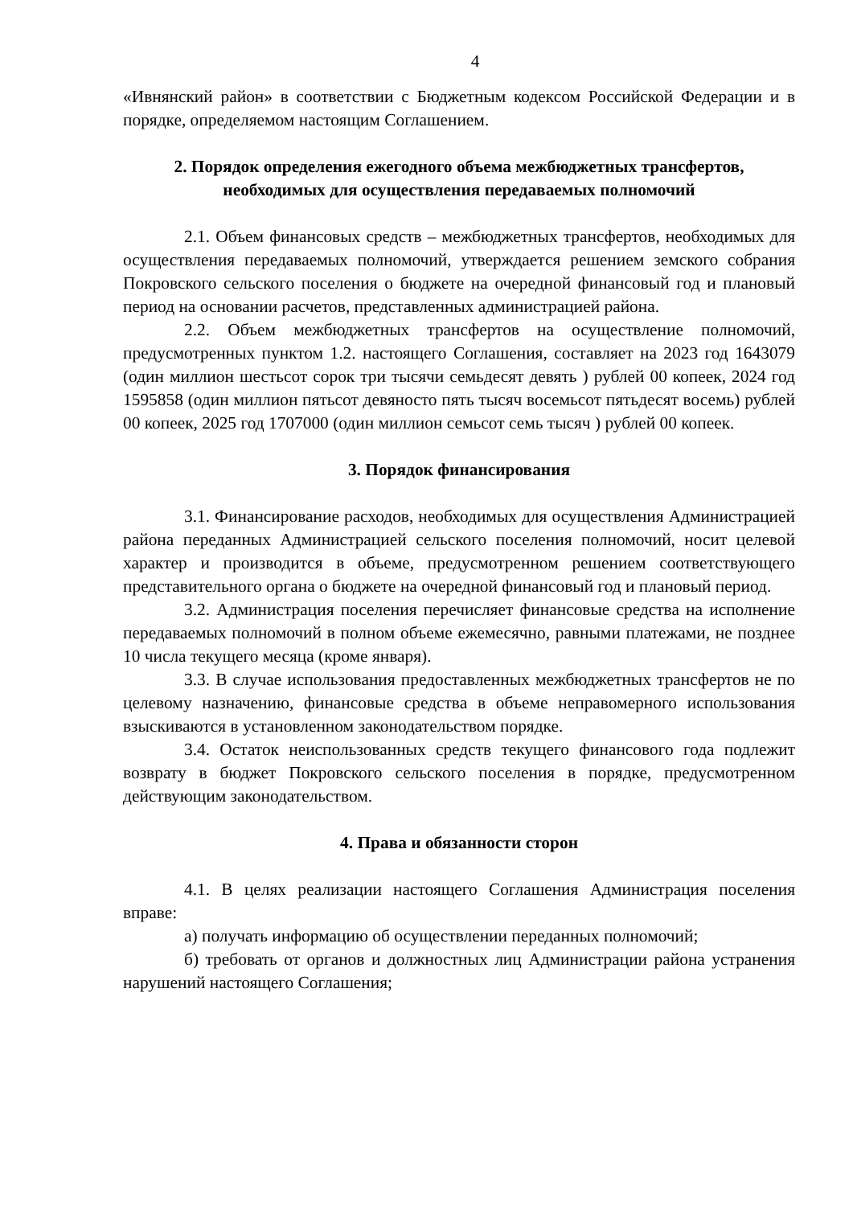4
«Ивнянский район» в соответствии с Бюджетным кодексом Российской Федерации и в порядке, определяемом настоящим Соглашением.
2. Порядок определения ежегодного объема межбюджетных трансфертов, необходимых для осуществления передаваемых полномочий
2.1. Объем финансовых средств – межбюджетных трансфертов, необходимых для осуществления передаваемых полномочий, утверждается решением земского собрания Покровского сельского поселения о бюджете на очередной финансовый год и плановый период на основании расчетов, представленных администрацией района.
2.2. Объем межбюджетных трансфертов на осуществление полномочий, предусмотренных пунктом 1.2. настоящего Соглашения, составляет на 2023 год 1643079 (один миллион шестьсот сорок три тысячи семьдесят девять ) рублей 00 копеек, 2024 год 1595858 (один миллион пятьсот девяносто пять тысяч восемьсот пятьдесят восемь) рублей 00 копеек, 2025 год 1707000 (один миллион семьсот семь тысяч ) рублей 00 копеек.
3. Порядок финансирования
3.1. Финансирование расходов, необходимых для осуществления Администрацией района переданных Администрацией сельского поселения полномочий, носит целевой характер и производится в объеме, предусмотренном решением соответствующего представительного органа о бюджете на очередной финансовый год и плановый период.
3.2. Администрация поселения перечисляет финансовые средства на исполнение передаваемых полномочий в полном объеме ежемесячно, равными платежами, не позднее 10 числа текущего месяца (кроме января).
3.3. В случае использования предоставленных межбюджетных трансфертов не по целевому назначению, финансовые средства в объеме неправомерного использования взыскиваются в установленном законодательством порядке.
3.4. Остаток неиспользованных средств текущего финансового года подлежит возврату в бюджет Покровского сельского поселения в порядке, предусмотренном действующим законодательством.
4. Права и обязанности сторон
4.1. В целях реализации настоящего Соглашения Администрация поселения вправе:
а) получать информацию об осуществлении переданных полномочий;
б) требовать от органов и должностных лиц Администрации района устранения нарушений настоящего Соглашения;